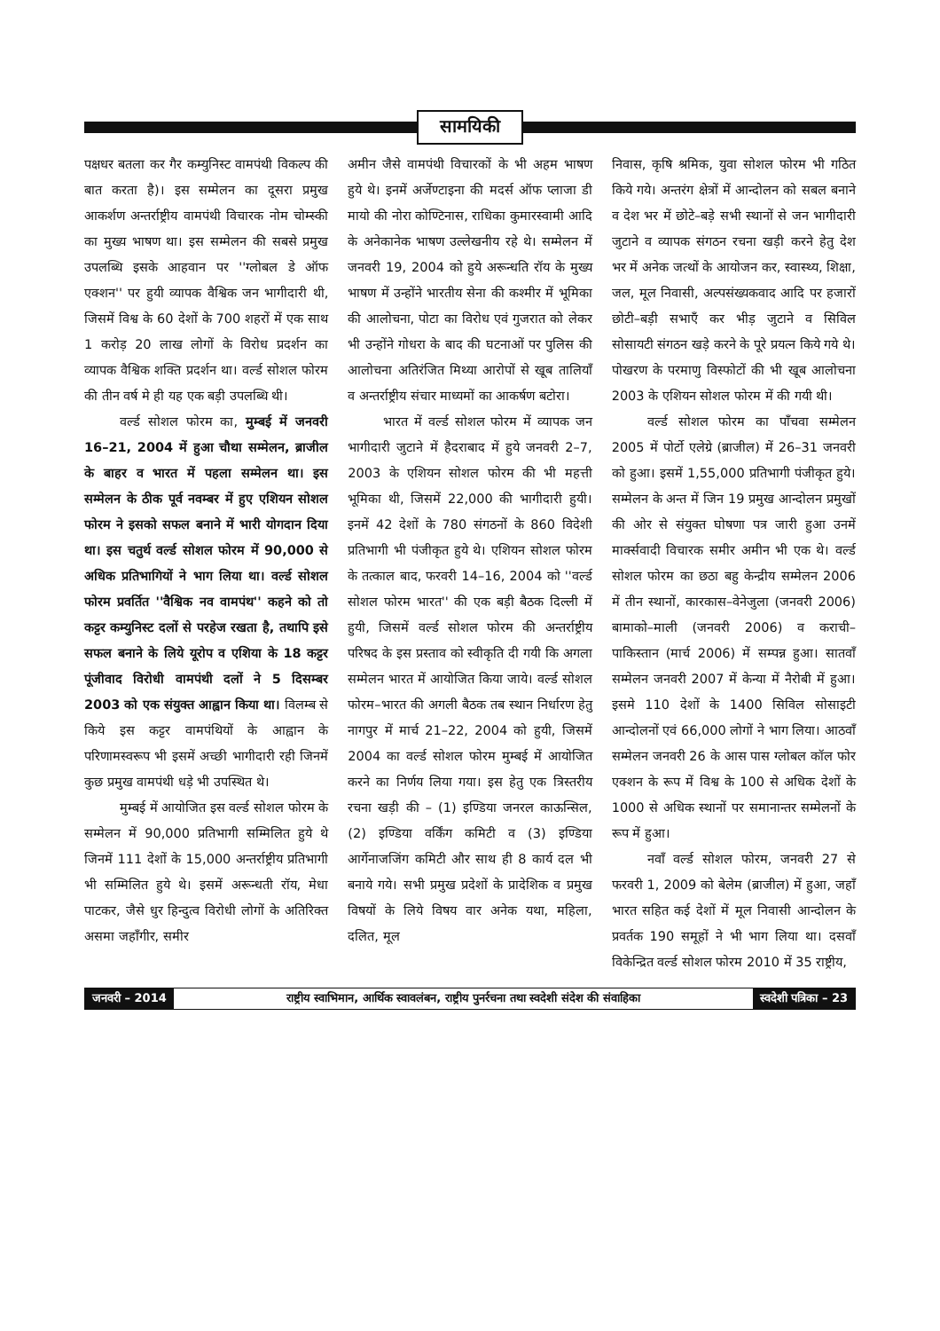सामयिकी
पक्षधर बतला कर गैर कम्युनिस्ट वामपंथी विकल्प की बात करता है)। इस सम्मेलन का दूसरा प्रमुख आकर्शण अन्तर्राष्ट्रीय वामपंथी विचारक नोम चोम्स्की का मुख्य भाषण था। इस सम्मेलन की सबसे प्रमुख उपलब्धि इसके आहवान पर ''ग्लोबल डे ऑफ एक्शन'' पर हुयी व्यापक वैश्विक जन भागीदारी थी, जिसमें विश्व के 60 देशों के 700 शहरों में एक साथ 1 करोड़ 20 लाख लोगों के विरोध प्रदर्शन का व्यापक वैश्विक शक्ति प्रदर्शन था। वर्ल्ड सोशल फोरम की तीन वर्ष मे ही यह एक बड़ी उपलब्धि थी।
वर्ल्ड सोशल फोरम का, मुम्बई में जनवरी 16–21, 2004 में हुआ चौथा सम्मेलन, ब्राजील के बाहर व भारत में पहला सम्मेलन था। इस सम्मेलन के ठीक पूर्व नवम्बर में हुए एशियन सोशल फोरम ने इसको सफल बनाने में भारी योगदान दिया था। इस चतुर्थ वर्ल्ड सोशल फोरम में 90,000 से अधिक प्रतिभागियों ने भाग लिया था। वर्ल्ड सोशल फोरम प्रवर्तित ''वैश्विक नव वामपंथ'' कहने को तो कट्टर कम्युनिस्ट दलों से परहेज रखता है, तथापि इसे सफल बनाने के लिये यूरोप व एशिया के 18 कट्टर पूंजीवाद विरोधी वामपंथी दलों ने 5 दिसम्बर 2003 को एक संयुक्त आह्वान किया था। विलम्ब से किये इस कट्टर वामपंथियों के आह्वान के परिणामस्वरूप भी इसमें अच्छी भागीदारी रही जिनमें कुछ प्रमुख वामपंथी धड़े भी उपस्थित थे।
मुम्बई में आयोजित इस वर्ल्ड सोशल फोरम के सम्मेलन में 90,000 प्रतिभागी सम्मिलित हुये थे जिनमें 111 देशों के 15,000 अन्तर्राष्ट्रीय प्रतिभागी भी सम्मिलित हुये थे। इसमें अरून्धती रॉय, मेधा पाटकर, जैसे धुर हिन्दुत्व विरोधी लोगों के अतिरिक्त असमा जहाँगीर, समीर
अमीन जैसे वामपंथी विचारकों के भी अहम भाषण हुये थे। इनमें अर्जेण्टाइना की मदर्स ऑफ प्लाजा डी मायो की नोरा कोण्टिनास, राधिका कुमारस्वामी आदि के अनेकानेक भाषण उल्लेखनीय रहे थे। सम्मेलन में जनवरी 19, 2004 को हुये अरून्धति रॉय के मुख्य भाषण में उन्होंने भारतीय सेना की कश्मीर में भूमिका की आलोचना, पोटा का विरोध एवं गुजरात को लेकर भी उन्होंने गोधरा के बाद की घटनाओं पर पुलिस की आलोचना अतिरंजित मिथ्या आरोपों से खूब तालियाँ व अन्तर्राष्ट्रीय संचार माध्यमों का आकर्षण बटोरा।
भारत में वर्ल्ड सोशल फोरम में व्यापक जन भागीदारी जुटाने में हैदराबाद में हुये जनवरी 2–7, 2003 के एशियन सोशल फोरम की भी महत्ती भूमिका थी, जिसमें 22,000 की भागीदारी हुयी। इनमें 42 देशों के 780 संगठनों के 860 विदेशी प्रतिभागी भी पंजीकृत हुये थे। एशियन सोशल फोरम के तत्काल बाद, फरवरी 14–16, 2004 को ''वर्ल्ड सोशल फोरम भारत'' की एक बड़ी बैठक दिल्ली में हुयी, जिसमें वर्ल्ड सोशल फोरम की अन्तर्राष्ट्रीय परिषद के इस प्रस्ताव को स्वीकृति दी गयी कि अगला सम्मेलन भारत में आयोजित किया जाये। वर्ल्ड सोशल फोरम–भारत की अगली बैठक तब स्थान निर्धारण हेतु नागपुर में मार्च 21–22, 2004 को हुयी, जिसमें 2004 का वर्ल्ड सोशल फोरम मुम्बई में आयोजित करने का निर्णय लिया गया। इस हेतु एक त्रिस्तरीय रचना खड़ी की – (1) इण्डिया जनरल काऊन्सिल, (2) इण्डिया वर्किंग कमिटी व (3) इण्डिया आर्गेनाजजिंग कमिटी और साथ ही 8 कार्य दल भी बनाये गये। सभी प्रमुख प्रदेशों के प्रादेशिक व प्रमुख विषयों के लिये विषय वार अनेक यथा, महिला, दलित, मूल
निवास, कृषि श्रमिक, युवा सोशल फोरम भी गठित किये गये। अन्तरंग क्षेत्रों में आन्दोलन को सबल बनाने व देश भर में छोटे–बड़े सभी स्थानों से जन भागीदारी जुटाने व व्यापक संगठन रचना खड़ी करने हेतु देश भर में अनेक जत्थों के आयोजन कर, स्वास्थ्य, शिक्षा, जल, मूल निवासी, अल्पसंख्यकवाद आदि पर हजारों छोटी–बड़ी सभाएँ कर भीड़ जुटाने व सिविल सोसायटी संगठन खड़े करने के पूरे प्रयत्न किये गये थे। पोखरण के परमाणु विस्फोटों की भी खूब आलोचना 2003 के एशियन सोशल फोरम में की गयी थी।
वर्ल्ड सोशल फोरम का पाँचवा सम्मेलन 2005 में पोर्टो एलेग्रे (ब्राजील) में 26–31 जनवरी को हुआ। इसमें 1,55,000 प्रतिभागी पंजीकृत हुये। सम्मेलन के अन्त में जिन 19 प्रमुख आन्दोलन प्रमुखों की ओर से संयुक्त घोषणा पत्र जारी हुआ उनमें मार्क्सवादी विचारक समीर अमीन भी एक थे। वर्ल्ड सोशल फोरम का छठा बहु केन्द्रीय सम्मेलन 2006 में तीन स्थानों, कारकास–वेनेजुला (जनवरी 2006) बामाको–माली (जनवरी 2006) व कराची–पाकिस्तान (मार्च 2006) में सम्पन्न हुआ। सातवाँ सम्मेलन जनवरी 2007 में केन्या में नैरोबी में हुआ। इसमे 110 देशों के 1400 सिविल सोसाइटी आन्दोलनों एवं 66,000 लोगों ने भाग लिया। आठवाँ सम्मेलन जनवरी 26 के आस पास ग्लोबल कॉल फोर एक्शन के रूप में विश्व के 100 से अधिक देशों के 1000 से अधिक स्थानों पर समानान्तर सम्मेलनों के रूप में हुआ।
नवाँ वर्ल्ड सोशल फोरम, जनवरी 27 से फरवरी 1, 2009 को बेलेम (ब्राजील) में हुआ, जहाँ भारत सहित कई देशों में मूल निवासी आन्दोलन के प्रवर्तक 190 समूहों ने भी भाग लिया था। दसवाँ विकेन्द्रित वर्ल्ड सोशल फोरम 2010 में 35 राष्ट्रीय,
जनवरी – 2014 राष्ट्रीय स्वाभिमान, आर्थिक स्वावलंबन, राष्ट्रीय पुनर्रचना तथा स्वदेशी संदेश की संवाहिका स्वदेशी पत्रिका – 23